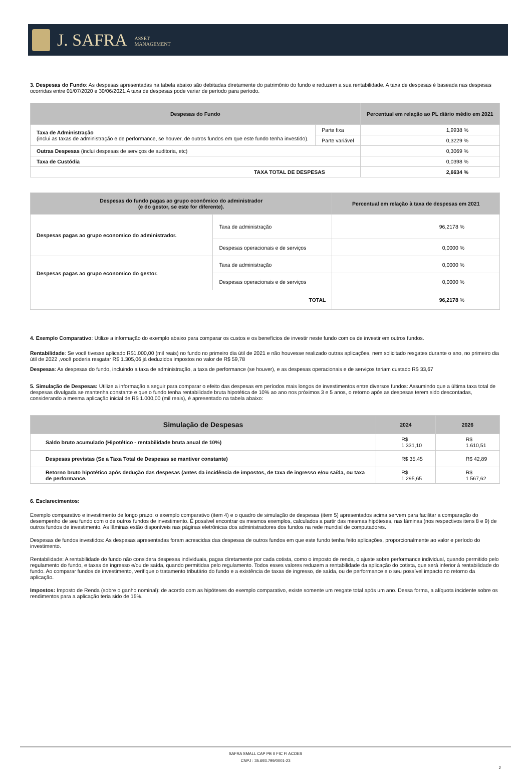J. SAFRA ASSET
MANAGEMENT
3. Despesas do Fundo: As despesas apresentadas na tabela abaixo são debitadas diretamente do patrimônio do fundo e reduzem a sua rentabilidade. A taxa de despesas é baseada nas despesas ocorridas entre 01/07/2020 e 30/06/2021.A taxa de despesas pode variar de período para período.
| Despesas do Fundo | | Percentual em relação ao PL diário médio em 2021 |
| --- | --- | --- |
| Taxa de Administração (inclui as taxas de administração e de performance, se houver, de outros fundos em que este fundo tenha investido). | Parte fixa | 1,9938 % |
| | Parte variável | 0,3229 % |
| Outras Despesas (inclui despesas de serviços de auditoria, etc) | | 0,3069 % |
| Taxa de Custódia | | 0,0398 % |
| TAXA TOTAL DE DESPESAS | | 2,6634 % |
| Despesas do fundo pagas ao grupo econômico do administrador (e do gestor, se este for diferente). | | Percentual em relação à taxa de despesas em 2021 |
| --- | --- | --- |
| Despesas pagas ao grupo economico do administrador. | Taxa de administração | 96,2178 % |
| | Despesas operacionais e de serviços | 0,0000 % |
| Despesas pagas ao grupo economico do gestor. | Taxa de administração | 0,0000 % |
| | Despesas operacionais e de serviços | 0,0000 % |
| TOTAL | | 96,2178 % |
4. Exemplo Comparativo: Utilize a informação do exemplo abaixo para comparar os custos e os benefícios de investir neste fundo com os de investir em outros fundos.
Rentabilidade: Se você tivesse aplicado R$1.000,00 (mil reais) no fundo no primeiro dia útil de 2021 e não houvesse realizado outras aplicações, nem solicitado resgates durante o ano, no primeiro dia útil de 2022 ,você poderia resgatar R$ 1.305,06 já deduzidos impostos no valor de R$ 59,78
Despesas: As despesas do fundo, incluindo a taxa de administração, a taxa de performance (se houver), e as despesas operacionais e de serviços teriam custado R$ 33,67
5. Simulação de Despesas: Utilize a informação a seguir para comparar o efeito das despesas em períodos mais longos de investimentos entre diversos fundos: Assumindo que a última taxa total de despesas divulgada se mantenha constante e que o fundo tenha rentabilidade bruta hipotética de 10% ao ano nos próximos 3 e 5 anos, o retorno após as despesas terem sido descontadas, considerando a mesma aplicação inicial de R$ 1.000,00 (mil reais), é apresentado na tabela abaixo:
| Simulação de Despesas | 2024 | 2026 |
| --- | --- | --- |
| Saldo bruto acumulado (Hipotético - rentabilidade bruta anual de 10%) | R$ 1.331,10 | R$ 1.610,51 |
| Despesas previstas (Se a Taxa Total de Despesas se mantiver constante) | R$ 35,45 | R$ 42,89 |
| Retorno bruto hipotético após dedução das despesas (antes da incidência de impostos, de taxa de ingresso e/ou saída, ou taxa de performance. | R$ 1.295,65 | R$ 1.567,62 |
6. Esclarecimentos:
Exemplo comparativo e investimento de longo prazo: o exemplo comparativo (item 4) e o quadro de simulação de despesas (item 5) apresentados acima servem para facilitar a comparação do desempenho de seu fundo com o de outros fundos de investimento. É possível encontrar os mesmos exemplos, calculados a partir das mesmas hipóteses, nas lâminas (nos respectivos itens 8 e 9) de outros fundos de investimento. As lâminas estão disponíveis nas páginas eletrônicas dos administradores dos fundos na rede mundial de computadores.
Despesas de fundos investidos: As despesas apresentadas foram acrescidas das despesas de outros fundos em que este fundo tenha feito aplicações, proporcionalmente ao valor e período do investimento.
Rentabilidade: A rentabilidade do fundo não considera despesas individuais, pagas diretamente por cada cotista, como o imposto de renda, o ajuste sobre performance individual, quando permitido pelo regulamento do fundo, e taxas de ingresso e/ou de saída, quando permitidas pelo regulamento. Todos esses valores reduzem a rentabilidade da aplicação do cotista, que será inferior à rentabilidade do fundo. Ao comparar fundos de investimento, verifique o tratamento tributário do fundo e a existência de taxas de ingresso, de saída, ou de performance e o seu possível impacto no retorno da aplicação.
Impostos: Imposto de Renda (sobre o ganho nominal): de acordo com as hipóteses do exemplo comparativo, existe somente um resgate total após um ano. Dessa forma, a alíquota incidente sobre os rendimentos para a aplicação teria sido de 15%.
SAFRA SMALL CAP PB II FIC FI ACOES
CNPJ : 35.693.799/0001-23
2